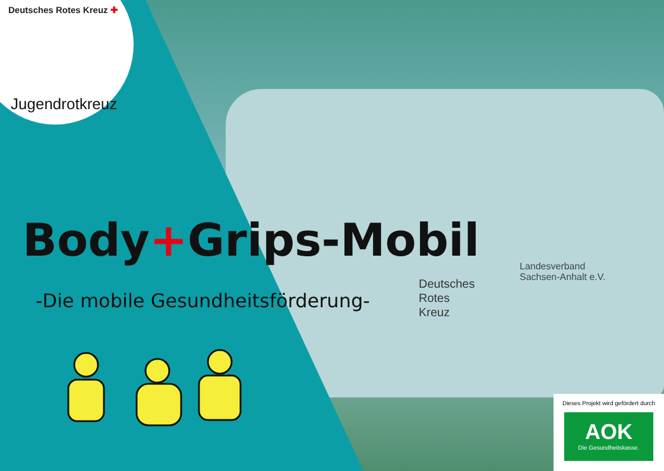Deutsches
Rotes
Kreuz
Landesverband
Sachsen-Anhalt e.V.
Deutsches Rotes Kreuz ✚
Jugendrotkreuz
Body+Grips-Mobil
-Die mobile Gesundheitsförderung-
Dieses Projekt wird gefördert durch
AOK
Die Gesundheitskasse.